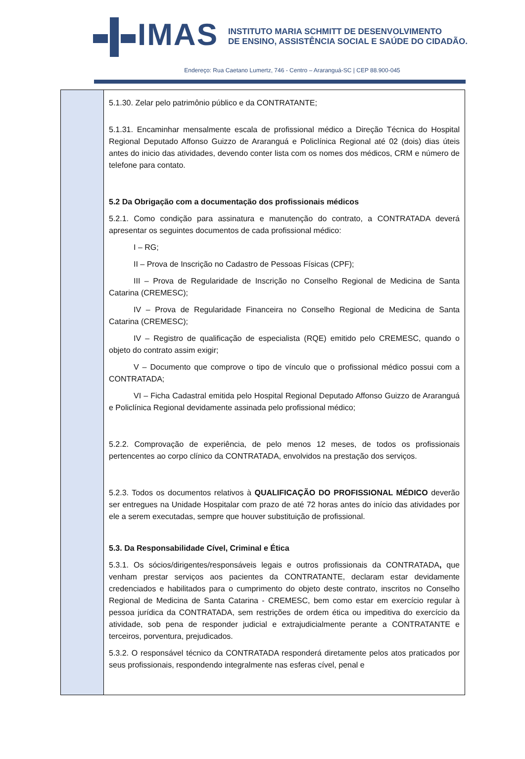IMAS
INSTITUTO MARIA SCHMITT DE DESENVOLVIMENTO
DE ENSINO, ASSISTÊNCIA SOCIAL E SAÚDE DO CIDADÃO.
Endereço: Rua Caetano Lumertz, 746 - Centro – Araranguá-SC | CEP 88.900-045
| | 5.1.30. Zelar pelo patrimônio público e da CONTRATANTE; 5.1.31. Encaminhar mensalmente escala de profissional médico a Direção Técnica do Hospital Regional Deputado Affonso Guizzo de Araranguá e Policlínica Regional até 02 (dois) dias úteis antes do inicio das atividades, devendo conter lista com os nomes dos médicos, CRM e número de telefone para contato. 5.2 Da Obrigação com a documentação dos profissionais médicos 5.2.1. Como condição para assinatura e manutenção do contrato, a CONTRATADA deverá apresentar os seguintes documentos de cada profissional médico: I – RG; II – Prova de Inscrição no Cadastro de Pessoas Físicas (CPF); III – Prova de Regularidade de Inscrição no Conselho Regional de Medicina de Santa Catarina (CREMESC); IV – Prova de Regularidade Financeira no Conselho Regional de Medicina de Santa Catarina (CREMESC); IV – Registro de qualificação de especialista (RQE) emitido pelo CREMESC, quando o objeto do contrato assim exigir; V – Documento que comprove o tipo de vínculo que o profissional médico possui com a CONTRATADA; VI – Ficha Cadastral emitida pelo Hospital Regional Deputado Affonso Guizzo de Araranguá e Policlínica Regional devidamente assinada pelo profissional médico; 5.2.2. Comprovação de experiência, de pelo menos 12 meses, de todos os profissionais pertencentes ao corpo clínico da CONTRATADA, envolvidos na prestação dos serviços. 5.2.3. Todos os documentos relativos à QUALIFICAÇÃO DO PROFISSIONAL MÉDICO deverão ser entregues na Unidade Hospitalar com prazo de até 72 horas antes do início das atividades por ele a serem executadas, sempre que houver substituição de profissional. 5.3. Da Responsabilidade Cível, Criminal e Ética 5.3.1. Os sócios/dirigentes/responsáveis legais e outros profissionais da CONTRATADA , que venham prestar serviços aos pacientes da CONTRATANTE, declaram estar devidamente credenciados e habilitados para o cumprimento do objeto deste contrato, inscritos no Conselho Regional de Medicina de Santa Catarina - CREMESC, bem como estar em exercício regular à pessoa jurídica da CONTRATADA, sem restrições de ordem ética ou impeditiva do exercício da atividade, sob pena de responder judicial e extrajudicialmente perante a CONTRATANTE e terceiros, porventura, prejudicados. 5.3.2. O responsável técnico da CONTRATADA responderá diretamente pelos atos praticados por seus profissionais, respondendo integralmente nas esferas cível, penal e |